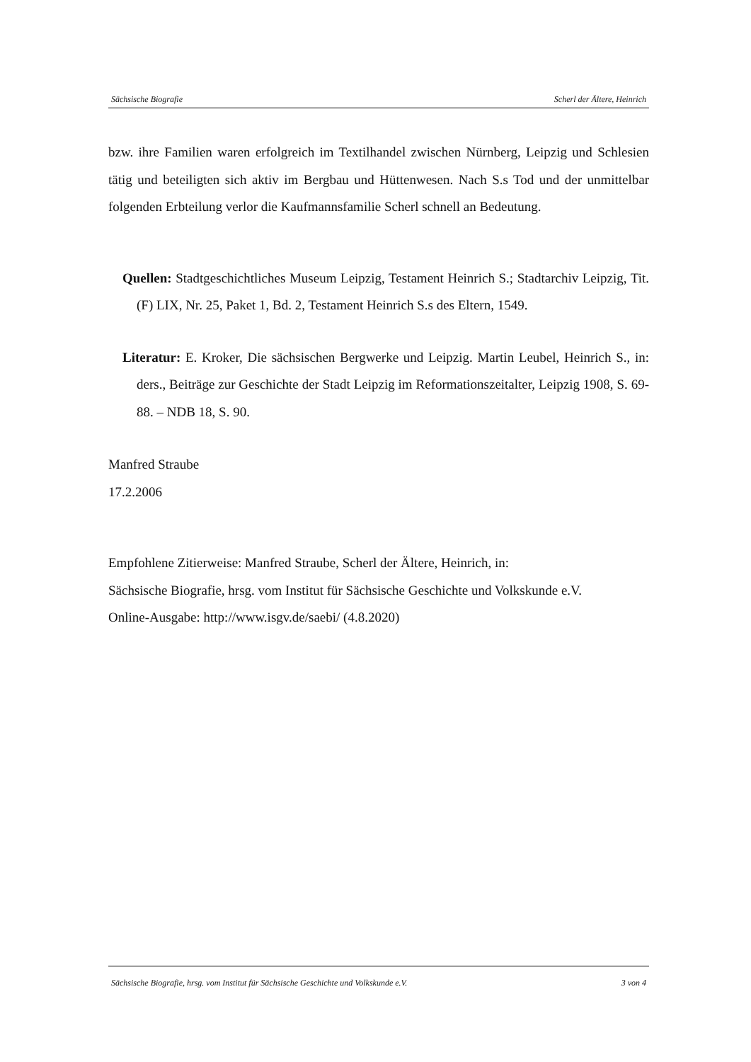Sächsische Biografie Scherl der Ältere, Heinrich
bzw. ihre Familien waren erfolgreich im Textilhandel zwischen Nürnberg, Leipzig und Schlesien tätig und beteiligten sich aktiv im Bergbau und Hüttenwesen. Nach S.s Tod und der unmittelbar folgenden Erbteilung verlor die Kaufmannsfamilie Scherl schnell an Bedeutung.
Quellen: Stadtgeschichtliches Museum Leipzig, Testament Heinrich S.; Stadtarchiv Leipzig, Tit. (F) LIX, Nr. 25, Paket 1, Bd. 2, Testament Heinrich S.s des Eltern, 1549.
Literatur: E. Kroker, Die sächsischen Bergwerke und Leipzig. Martin Leubel, Heinrich S., in: ders., Beiträge zur Geschichte der Stadt Leipzig im Reformationszeitalter, Leipzig 1908, S. 69-88. – NDB 18, S. 90.
Manfred Straube
17.2.2006
Empfohlene Zitierweise: Manfred Straube, Scherl der Ältere, Heinrich, in:
Sächsische Biografie, hrsg. vom Institut für Sächsische Geschichte und Volkskunde e.V.
Online-Ausgabe: http://www.isgv.de/saebi/ (4.8.2020)
Sächsische Biografie, hrsg. vom Institut für Sächsische Geschichte und Volkskunde e.V. 3 von 4